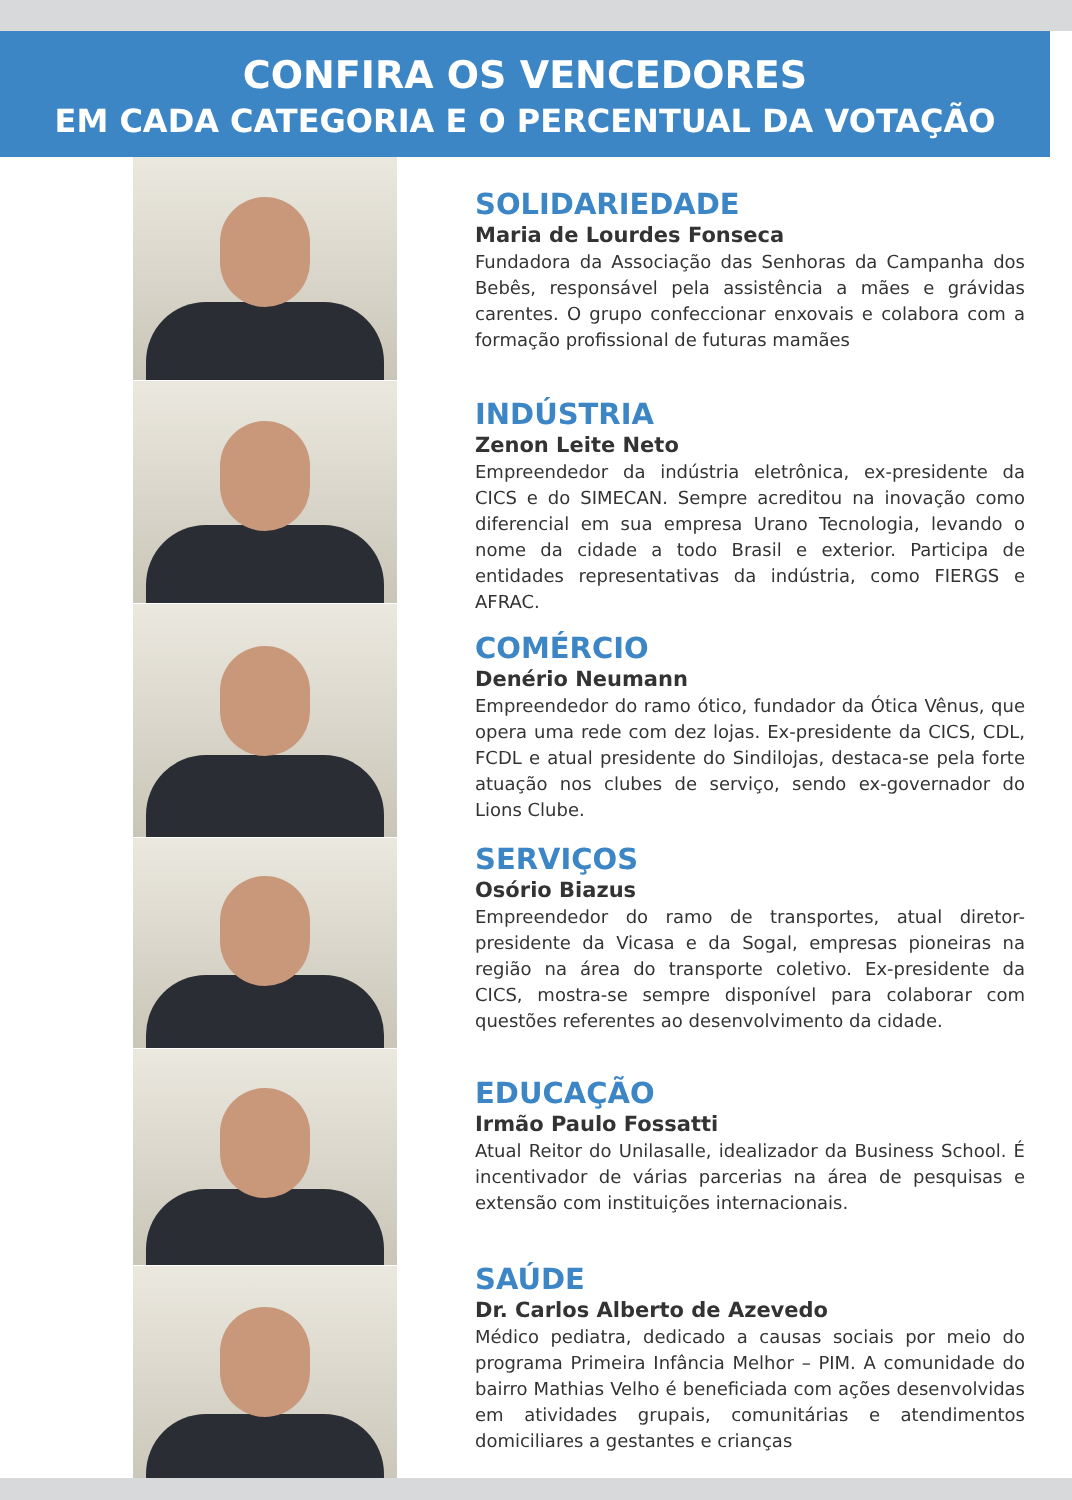CONFIRA OS VENCEDORES
EM CADA CATEGORIA E O PERCENTUAL DA VOTAÇÃO
SOLIDARIEDADE
Maria de Lourdes Fonseca
Fundadora da Associação das Senhoras da Campanha dos Bebês, responsável pela assistência a mães e grávidas carentes. O grupo confeccionar enxovais e colabora com a formação profissional de futuras mamães
INDÚSTRIA
Zenon Leite Neto
Empreendedor da indústria eletrônica, ex-presidente da CICS e do SIMECAN. Sempre acreditou na inovação como diferencial em sua empresa Urano Tecnologia, levando o nome da cidade a todo Brasil e exterior. Participa de entidades representativas da indústria, como FIERGS e AFRAC.
COMÉRCIO
Denério Neumann
Empreendedor do ramo ótico, fundador da Ótica Vênus, que opera uma rede com dez lojas. Ex-presidente da CICS, CDL, FCDL e atual presidente do Sindilojas, destaca-se pela forte atuação nos clubes de serviço, sendo ex-governador do Lions Clube.
SERVIÇOS
Osório Biazus
Empreendedor do ramo de transportes, atual diretor-presidente da Vicasa e da Sogal, empresas pioneiras na região na área do transporte coletivo. Ex-presidente da CICS, mostra-se sempre disponível para colaborar com questões referentes ao desenvolvimento da cidade.
EDUCAÇÃO
Irmão Paulo Fossatti
Atual Reitor do Unilasalle, idealizador da Business School. É incentivador de várias parcerias na área de pesquisas e extensão com instituições internacionais.
SAÚDE
Dr. Carlos Alberto de Azevedo
Médico pediatra, dedicado a causas sociais por meio do programa Primeira Infância Melhor – PIM. A comunidade do bairro Mathias Velho é beneficiada com ações desenvolvidas em atividades grupais, comunitárias e atendimentos domiciliares a gestantes e crianças